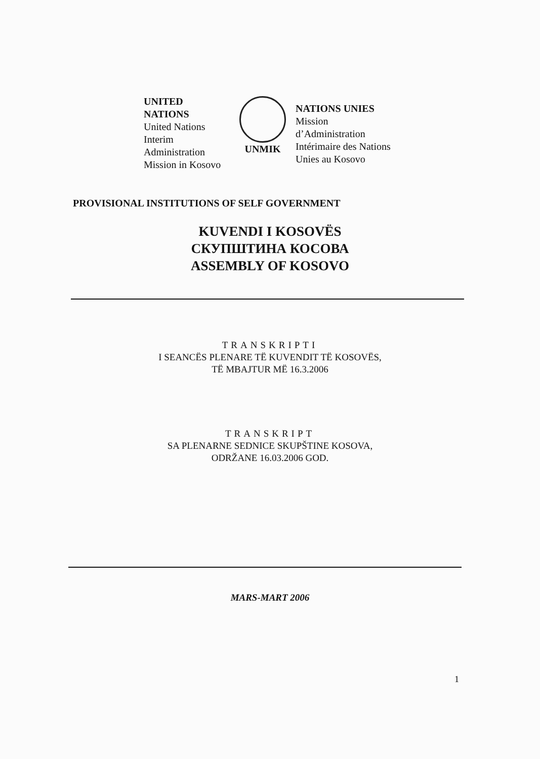UNITED
NATIONS
United Nations Interim Administration Mission in Kosovo
UNMIK
NATIONS UNIES
Mission d’Administration Intérimaire des Nations Unies au Kosovo
PROVISIONAL INSTITUTIONS OF SELF GOVERNMENT
KUVENDI I KOSOVËS
СКУПШТИНА КОСОВА
ASSEMBLY OF KOSOVO
TRANSKRIPTI
I SEANCËS PLENARE TË KUVENDIT TË KOSOVËS,
TË MBAJTUR MË 16.3.2006
TRANSKRIPT
SA PLENARNE SEDNICE SKUPŠTINE KOSOVA,
ODRŽANE 16.03.2006 GOD.
MARS-MART 2006
1